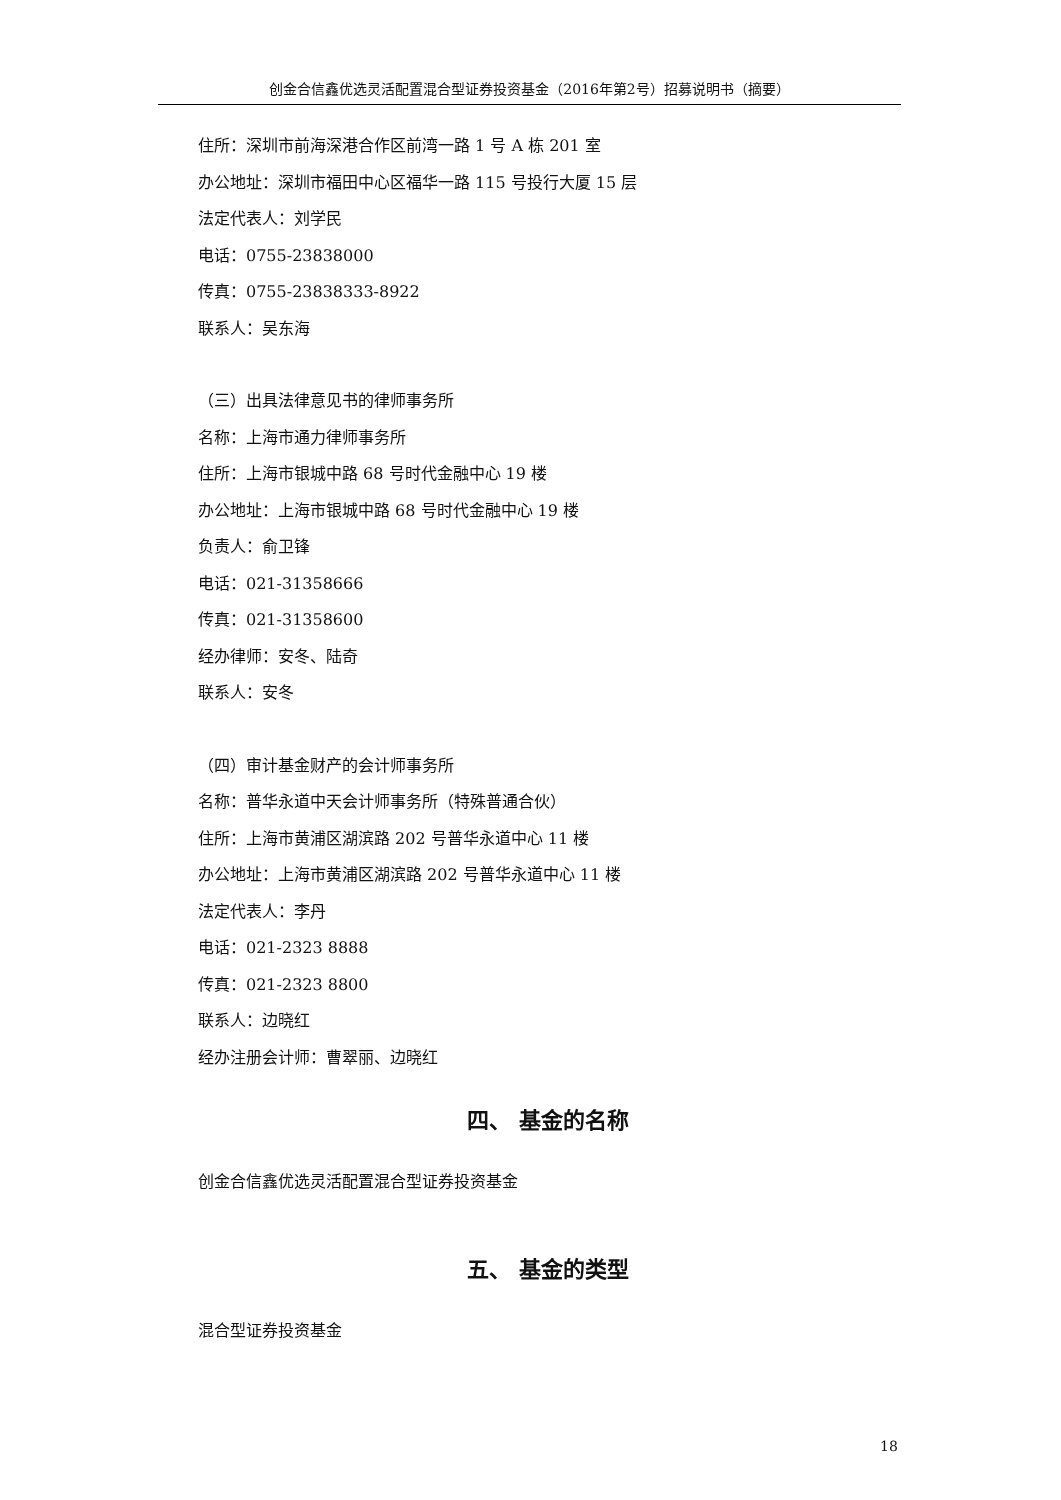创金合信鑫优选灵活配置混合型证券投资基金（2016年第2号）招募说明书（摘要）
住所：深圳市前海深港合作区前湾一路 1 号 A 栋 201 室
办公地址：深圳市福田中心区福华一路 115 号投行大厦 15 层
法定代表人：刘学民
电话：0755-23838000
传真：0755-23838333-8922
联系人：吴东海
（三）出具法律意见书的律师事务所
名称：上海市通力律师事务所
住所：上海市银城中路 68 号时代金融中心 19 楼
办公地址：上海市银城中路 68 号时代金融中心 19 楼
负责人：俞卫锋
电话：021-31358666
传真：021-31358600
经办律师：安冬、陆奇
联系人：安冬
（四）审计基金财产的会计师事务所
名称：普华永道中天会计师事务所（特殊普通合伙）
住所：上海市黄浦区湖滨路 202 号普华永道中心 11 楼
办公地址：上海市黄浦区湖滨路 202 号普华永道中心 11 楼
法定代表人：李丹
电话：021-2323 8888
传真：021-2323 8800
联系人：边晓红
经办注册会计师：曹翠丽、边晓红
四、 基金的名称
创金合信鑫优选灵活配置混合型证券投资基金
五、 基金的类型
混合型证券投资基金
18